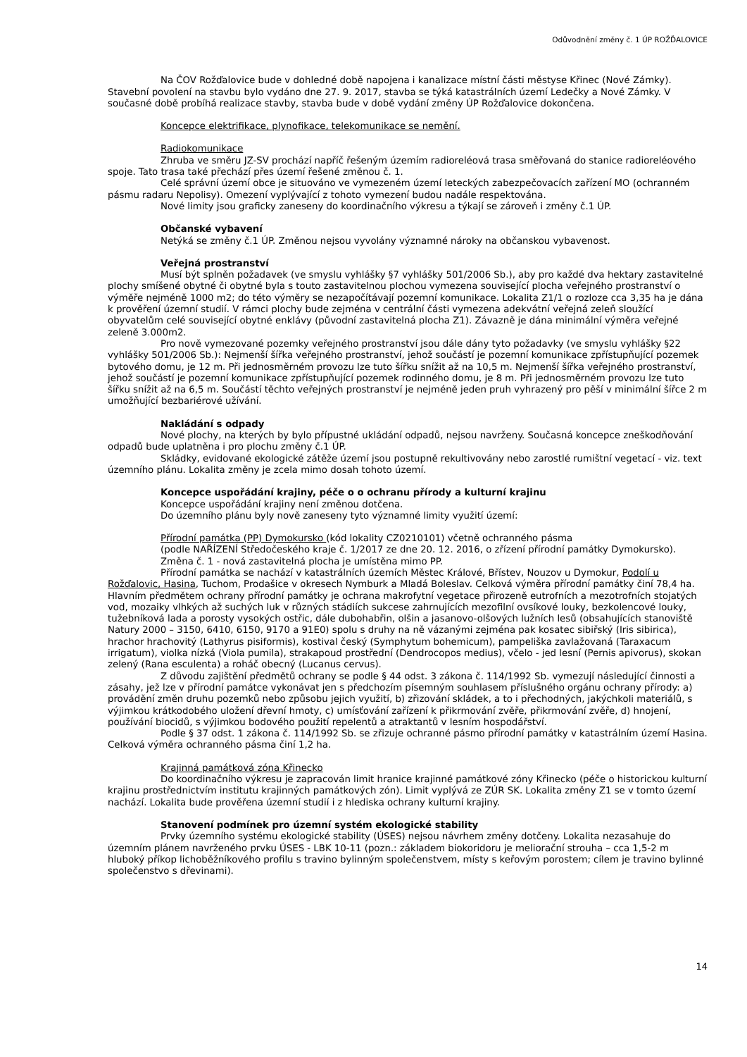Odůvodnění změny č. 1 ÚP ROŽĎALOVICE
Na ČOV Rožďalovice bude v dohledné době napojena i kanalizace místní části městyse Křinec (Nové Zámky). Stavební povolení na stavbu bylo vydáno dne 27. 9. 2017, stavba se týká katastrálních území Ledečky a Nové Zámky. V současné době probíhá realizace stavby, stavba bude v době vydání změny ÚP Rožďalovice dokončena.
Koncepce elektrifikace, plynofikace, telekomunikace se nemění.
Radiokomunikace
Zhruba ve směru JZ-SV prochází napříč řešeným územím radioreléová trasa směřovaná do stanice radioreléového spoje. Tato trasa také přechází přes území řešené změnou č. 1.
Celé správní území obce je situováno ve vymezeném území leteckých zabezpečovacích zařízení MO (ochranném pásmu radaru Nepolisy). Omezení vyplývající z tohoto vymezení budou nadále respektována.
Nové limity jsou graficky zaneseny do koordinačního výkresu a týkají se zároveň i změny č.1 ÚP.
Občanské vybavení
Netýká se změny č.1 ÚP. Změnou nejsou vyvolány významné nároky na občanskou vybavenost.
Veřejná prostranství
Musí být splněn požadavek (ve smyslu vyhlášky §7 vyhlášky 501/2006 Sb.), aby pro každé dva hektary zastavitelné plochy smíšené obytné či obytné byla s touto zastavitelnou plochou vymezena související plocha veřejného prostranství o výměře nejméně 1000 m2; do této výměry se nezapočítávají pozemní komunikace. Lokalita Z1/1 o rozloze cca 3,35 ha je dána k prověření územní studií. V rámci plochy bude zejména v centrální části vymezena adekvátní veřejná zeleň sloužící obyvatelům celé související obytné enklávy (původní zastavitelná plocha Z1). Závazně je dána minimální výměra veřejné zeleně 3.000m2.
Pro nově vymezované pozemky veřejného prostranství jsou dále dány tyto požadavky (ve smyslu vyhlášky §22 vyhlášky 501/2006 Sb.): Nejmenší šířka veřejného prostranství, jehož součástí je pozemní komunikace zpřístupňující pozemek bytového domu, je 12 m. Při jednosměrném provozu lze tuto šířku snížit až na 10,5 m. Nejmenší šířka veřejného prostranství, jehož součástí je pozemní komunikace zpřístupňující pozemek rodinného domu, je 8 m. Při jednosměrném provozu lze tuto šířku snížit až na 6,5 m. Součástí těchto veřejných prostranství je nejméně jeden pruh vyhrazený pro pěší v minimální šířce 2 m umožňující bezbariérové užívání.
Nakládání s odpady
Nové plochy, na kterých by bylo přípustné ukládání odpadů, nejsou navrženy. Současná koncepce zneškodňování odpadů bude uplatněna i pro plochu změny č.1 ÚP.
Skládky, evidované ekologické zátěže území jsou postupně rekultivovány nebo zarostlé rumištní vegetací - viz. text územního plánu. Lokalita změny je zcela mimo dosah tohoto území.
Koncepce uspořádání krajiny, péče o o ochranu přírody a kulturní krajinu
Koncepce uspořádání krajiny není změnou dotčena.
Do územního plánu byly nově zaneseny tyto významné limity využití území:
Přírodní památka (PP) Dymokursko (kód lokality CZ0210101) včetně ochranného pásma
(podle NAŘÍZENÍ Středočeského kraje č. 1/2017 ze dne 20. 12. 2016, o zřízení přírodní památky Dymokursko).
Změna č. 1 - nová zastavitelná plocha je umístěna mimo PP.
Přírodní památka se nachází v katastrálních územích Městec Králové, Břístev, Nouzov u Dymokur, Podolí u Rožďalovic, Hasina, Tuchom, Prodašice v okresech Nymburk a Mladá Boleslav. Celková výměra přírodní památky činí 78,4 ha. Hlavním předmětem ochrany přírodní památky je ochrana makrofytní vegetace přirozeně eutrofních a mezotrofních stojatých vod, mozaiky vlhkých až suchých luk v různých stádiích sukcese zahrnujících mezofilní ovsíkové louky, bezkolencové louky, tužebníková lada a porosty vysokých ostřic, dále dubohabřin, olšin a jasanovo-olšových lužních lesů (obsahujících stanoviště Natury 2000 – 3150, 6410, 6150, 9170 a 91E0) spolu s druhy na ně vázanými zejména pak kosatec sibiřský (Iris sibirica), hrachor hrachovitý (Lathyrus pisiformis), kostival český (Symphytum bohemicum), pampeliška zavlažovaná (Taraxacum irrigatum), violka nízká (Viola pumila), strakapoud prostřední (Dendrocopos medius), včelo - jed lesní (Pernis apivorus), skokan zelený (Rana esculenta) a roháč obecný (Lucanus cervus).
Z důvodu zajištění předmětů ochrany se podle § 44 odst. 3 zákona č. 114/1992 Sb. vymezují následující činnosti a zásahy, jež lze v přírodní památce vykonávat jen s předchozím písemným souhlasem příslušného orgánu ochrany přírody: a) provádění změn druhu pozemků nebo způsobu jejich využití, b) zřizování skládek, a to i přechodných, jakýchkoli materiálů, s výjimkou krátkodobého uložení dřevní hmoty, c) umísťování zařízení k přikrmování zvěře, přikrmování zvěře, d) hnojení, používání biocidů, s výjimkou bodového použití repelentů a atraktantů v lesním hospodářství.
Podle § 37 odst. 1 zákona č. 114/1992 Sb. se zřizuje ochranné pásmo přírodní památky v katastrálním území Hasina. Celková výměra ochranného pásma činí 1,2 ha.
Krajinná památková zóna Křinecko
Do koordinačního výkresu je zapracován limit hranice krajinné památkové zóny Křinecko (péče o historickou kulturní krajinu prostřednictvím institutu krajinných památkových zón). Limit vyplývá ze ZÚR SK. Lokalita změny Z1 se v tomto území nachází. Lokalita bude prověřena územní studií i z hlediska ochrany kulturní krajiny.
Stanovení podmínek pro územní systém ekologické stability
Prvky územního systému ekologické stability (ÚSES) nejsou návrhem změny dotčeny. Lokalita nezasahuje do územním plánem navrženého prvku ÚSES - LBK 10-11 (pozn.: základem biokoridoru je meliorační strouha – cca 1,5-2 m hluboký příkop lichoběžníkového profilu s travino bylinným společenstvem, místy s keřovým porostem; cílem je travino bylinné společenstvo s dřevinami).
14